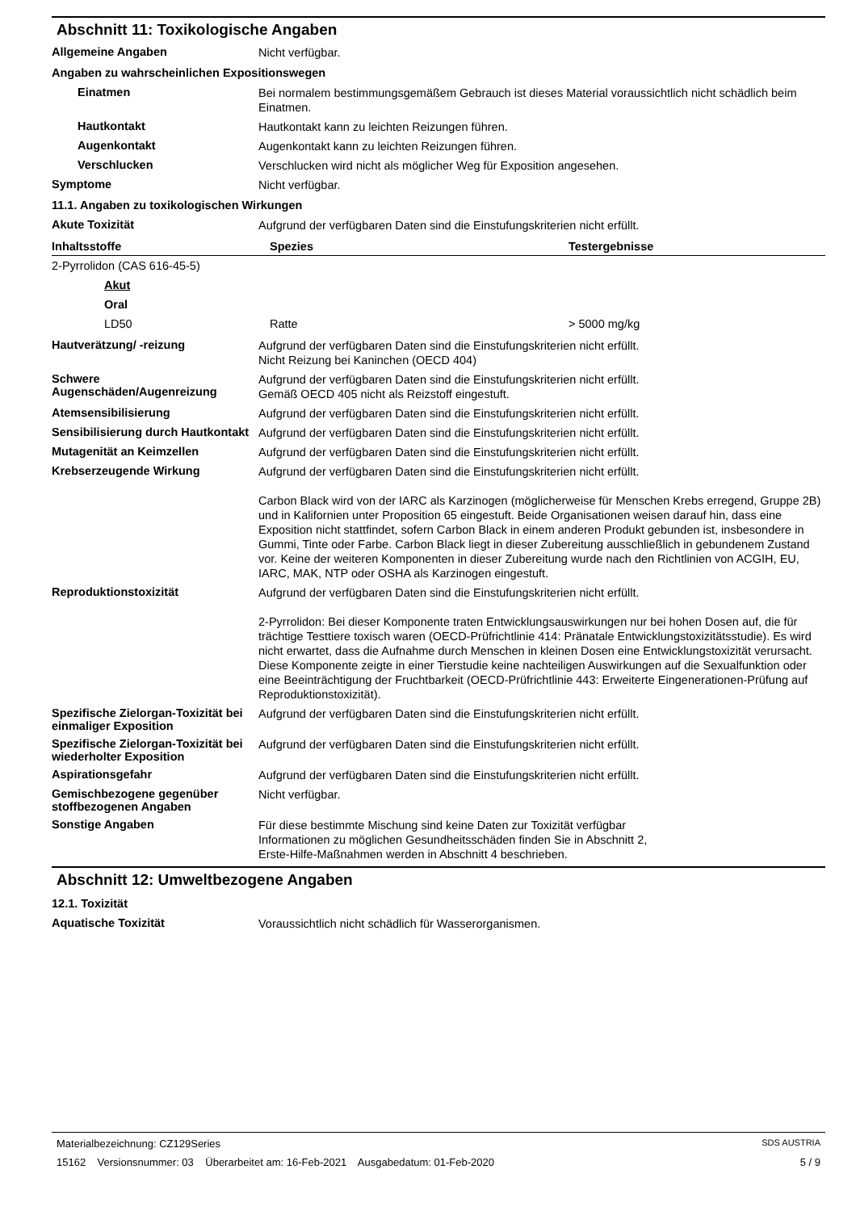Abschnitt 11: Toxikologische Angaben
Allgemeine Angaben
Nicht verfügbar.
Angaben zu wahrscheinlichen Expositionswegen
Einatmen
Bei normalem bestimmungsgemäßem Gebrauch ist dieses Material voraussichtlich nicht schädlich beim Einatmen.
Hautkontakt
Hautkontakt kann zu leichten Reizungen führen.
Augenkontakt
Augenkontakt kann zu leichten Reizungen führen.
Verschlucken
Verschlucken wird nicht als möglicher Weg für Exposition angesehen.
Symptome
Nicht verfügbar.
11.1. Angaben zu toxikologischen Wirkungen
Akute Toxizität
Aufgrund der verfügbaren Daten sind die Einstufungskriterien nicht erfüllt.
| Inhaltsstoffe | Spezies | Testergebnisse |
| --- | --- | --- |
| 2-Pyrrolidon (CAS 616-45-5) | | |
| Akut | | |
| Oral | | |
| LD50 | Ratte | > 5000 mg/kg |
Hautverätzung/ -reizung
Aufgrund der verfügbaren Daten sind die Einstufungskriterien nicht erfüllt.
Nicht Reizung bei Kaninchen (OECD 404)
Schwere Augenschäden/Augenreizung
Aufgrund der verfügbaren Daten sind die Einstufungskriterien nicht erfüllt.
Gemäß OECD 405 nicht als Reizstoff eingestuft.
Atemsensibilisierung
Aufgrund der verfügbaren Daten sind die Einstufungskriterien nicht erfüllt.
Sensibilisierung durch Hautkontakt
Aufgrund der verfügbaren Daten sind die Einstufungskriterien nicht erfüllt.
Mutagenität an Keimzellen
Aufgrund der verfügbaren Daten sind die Einstufungskriterien nicht erfüllt.
Krebserzeugende Wirkung
Aufgrund der verfügbaren Daten sind die Einstufungskriterien nicht erfüllt.
Carbon Black wird von der IARC als Karzinogen (möglicherweise für Menschen Krebs erregend, Gruppe 2B) und in Kalifornien unter Proposition 65 eingestuft. Beide Organisationen weisen darauf hin, dass eine Exposition nicht stattfindet, sofern Carbon Black in einem anderen Produkt gebunden ist, insbesondere in Gummi, Tinte oder Farbe. Carbon Black liegt in dieser Zubereitung ausschließlich in gebundenem Zustand vor. Keine der weiteren Komponenten in dieser Zubereitung wurde nach den Richtlinien von ACGIH, EU, IARC, MAK, NTP oder OSHA als Karzinogen eingestuft.
Reproduktionstoxizität
Aufgrund der verfügbaren Daten sind die Einstufungskriterien nicht erfüllt.
2-Pyrrolidon: Bei dieser Komponente traten Entwicklungsauswirkungen nur bei hohen Dosen auf, die für trächtige Testtiere toxisch waren (OECD-Prüfrichtlinie 414: Pränatale Entwicklungstoxizitätsstudie). Es wird nicht erwartet, dass die Aufnahme durch Menschen in kleinen Dosen eine Entwicklungstoxizität verursacht. Diese Komponente zeigte in einer Tierstudie keine nachteiligen Auswirkungen auf die Sexualfunktion oder eine Beeinträchtigung der Fruchtbarkeit (OECD-Prüfrichtlinie 443: Erweiterte Eingenerationen-Prüfung auf Reproduktionstoxizität).
Spezifische Zielorgan-Toxizität bei einmaliger Exposition
Aufgrund der verfügbaren Daten sind die Einstufungskriterien nicht erfüllt.
Spezifische Zielorgan-Toxizität bei wiederholter Exposition
Aufgrund der verfügbaren Daten sind die Einstufungskriterien nicht erfüllt.
Aspirationsgefahr
Aufgrund der verfügbaren Daten sind die Einstufungskriterien nicht erfüllt.
Gemischbezogene gegenüber stoffbezogenen Angaben
Nicht verfügbar.
Sonstige Angaben
Für diese bestimmte Mischung sind keine Daten zur Toxizität verfügbar
Informationen zu möglichen Gesundheitsschäden finden Sie in Abschnitt 2,
Erste-Hilfe-Maßnahmen werden in Abschnitt 4 beschrieben.
Abschnitt 12: Umweltbezogene Angaben
12.1. Toxizität
Aquatische Toxizität
Voraussichtlich nicht schädlich für Wasserorganismen.
Materialbezeichnung: CZ129Series SDS AUSTRIA
15162 Versionsnummer: 03 Überarbeitet am: 16-Feb-2021 Ausgabedatum: 01-Feb-2020 5 / 9